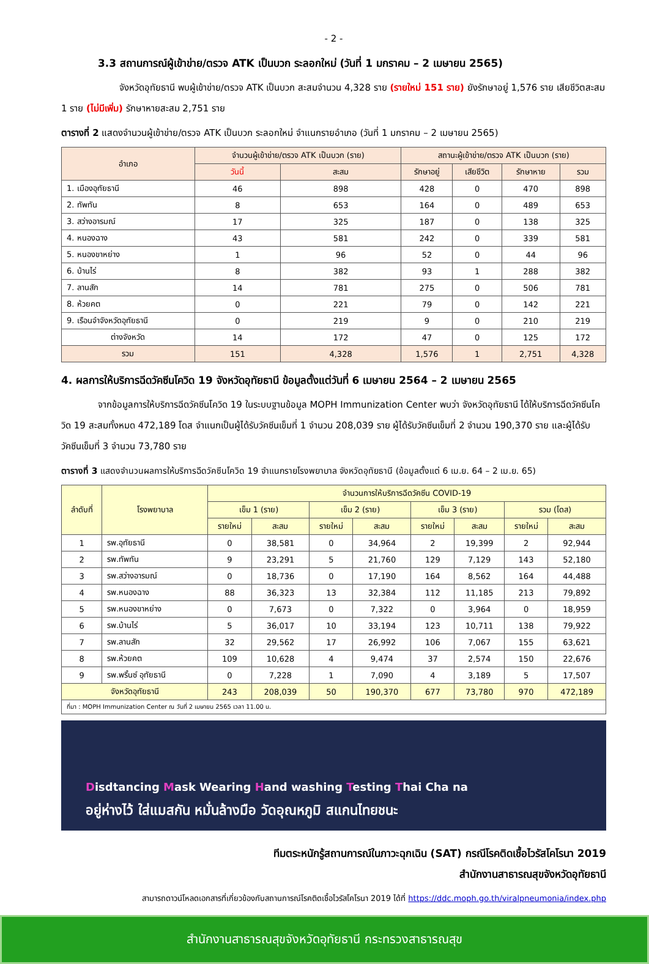- 2 -
3.3 สถานการณ์ผู้เข้าข่าย/ตรวจ ATK เป็นบวก ระลอกใหม่ (วันที่ 1 มกราคม – 2 เมษายน 2565)
จังหวัดอุทัยธานี พบผู้เข้าข่าย/ตรวจ ATK เป็นบวก สะสมจำนวน 4,328 ราย (รายใหม่ 151 ราย) ยังรักษาอยู่ 1,576 ราย เสียชีวิตสะสม 1 ราย (ไม่มีเพิ่ม) รักษาหายสะสม 2,751 ราย
ตารางที่ 2 แสดงจำนวนผู้เข้าข่าย/ตรวจ ATK เป็นบวก ระลอกใหม่ จำแนกรายอำเภอ (วันที่ 1 มกราคม – 2 เมษายน 2565)
| อำเภอ | จำนวนผู้เข้าข่าย/ตรวจ ATK เป็นบวก (ราย) | | สถานะผู้เข้าข่าย/ตรวจ ATK เป็นบวก (ราย) | | | |
| --- | --- | --- | --- | --- | --- | --- |
| | วันนี้ | สะสม | รักษาอยู่ | เสียชีวิต | รักษาหาย | รวม |
| 1. เมืองอุทัยธานี | 46 | 898 | 428 | 0 | 470 | 898 |
| 2. ทัพทัน | 8 | 653 | 164 | 0 | 489 | 653 |
| 3. สว่างอารมณ์ | 17 | 325 | 187 | 0 | 138 | 325 |
| 4. หนองฉาง | 43 | 581 | 242 | 0 | 339 | 581 |
| 5. หนองขาหย่าง | 1 | 96 | 52 | 0 | 44 | 96 |
| 6. บ้านไร่ | 8 | 382 | 93 | 1 | 288 | 382 |
| 7. ลานสัก | 14 | 781 | 275 | 0 | 506 | 781 |
| 8. ห้วยคต | 0 | 221 | 79 | 0 | 142 | 221 |
| 9. เรือนจำจังหวัดอุทัยธานี | 0 | 219 | 9 | 0 | 210 | 219 |
| ต่างจังหวัด | 14 | 172 | 47 | 0 | 125 | 172 |
| รวม | 151 | 4,328 | 1,576 | 1 | 2,751 | 4,328 |
4. ผลการให้บริการฉีดวัคซีนโควิด 19 จังหวัดอุทัยธานี ข้อมูลตั้งแต่วันที่ 6 เมษายน 2564 – 2 เมษายน 2565
จากข้อมูลการให้บริการฉีดวัคซีนโควิด 19 ในระบบฐานข้อมูล MOPH Immunization Center พบว่า จังหวัดอุทัยธานี ได้ให้บริการฉีดวัคซีนโควิด 19 สะสมทั้งหมด 472,189 โดส จำแนกเป็นผู้ได้รับวัคซีนเข็มที่ 1 จำนวน 208,039 ราย ผู้ได้รับวัคซีนเข็มที่ 2 จำนวน 190,370 ราย และผู้ได้รับวัคซีนเข็มที่ 3 จำนวน 73,780 ราย
ตารางที่ 3 แสดงจำนวนผลการให้บริการฉีดวัคซีนโควิด 19 จำแนกรายโรงพยาบาล จังหวัดอุทัยธานี (ข้อมูลตั้งแต่ 6 เม.ย. 64 – 2 เม.ย. 65)
| ลำดับที่ | โรงพยาบาล | จำนวนการให้บริการฉีดวัคซีน COVID-19 | | | | | | | |
| --- | --- | --- | --- | --- | --- | --- | --- | --- | --- |
| | | เข็ม 1 (ราย) | | เข็ม 2 (ราย) | | เข็ม 3 (ราย) | | รวม (โดส) | |
| | | รายใหม่ | สะสม | รายใหม่ | สะสม | รายใหม่ | สะสม | รายใหม่ | สะสม |
| 1 | รพ.อุทัยธานี | 0 | 38,581 | 0 | 34,964 | 2 | 19,399 | 2 | 92,944 |
| 2 | รพ.ทัพทัน | 9 | 23,291 | 5 | 21,760 | 129 | 7,129 | 143 | 52,180 |
| 3 | รพ.สว่างอารมณ์ | 0 | 18,736 | 0 | 17,190 | 164 | 8,562 | 164 | 44,488 |
| 4 | รพ.หนองฉาง | 88 | 36,323 | 13 | 32,384 | 112 | 11,185 | 213 | 79,892 |
| 5 | รพ.หนองขาหย่าง | 0 | 7,673 | 0 | 7,322 | 0 | 3,964 | 0 | 18,959 |
| 6 | รพ.บ้านไร่ | 5 | 36,017 | 10 | 33,194 | 123 | 10,711 | 138 | 79,922 |
| 7 | รพ.ลานสัก | 32 | 29,562 | 17 | 26,992 | 106 | 7,067 | 155 | 63,621 |
| 8 | รพ.ห้วยคต | 109 | 10,628 | 4 | 9,474 | 37 | 2,574 | 150 | 22,676 |
| 9 | รพ.พริ้นซ์ อุทัยธานี | 0 | 7,228 | 1 | 7,090 | 4 | 3,189 | 5 | 17,507 |
| จังหวัดอุทัยธานี | | 243 | 208,039 | 50 | 190,370 | 677 | 73,780 | 970 | 472,189 |
| ที่มา : MOPH Immunization Center ณ วันที่ 2 เมษายน 2565 เวลา 11.00 น. | | | | | | | | | |
Disdtancing Mask Wearing Hand washing Testing Thai Cha na
อยู่ห่างไว้ ใส่แมสกัน หมั่นล้างมือ วัดอุณหภูมิ สแกนไทยชนะ
ทีมตระหนักรู้สถานการณ์ในภาวะฉุกเฉิน (SAT) กรณีโรคติดเชื้อไวรัสโคโรนา 2019
สำนักงานสาธารณสุขจังหวัดอุทัยธานี
สามารถดาวน์โหลดเอกสารที่เกี่ยวข้องกับสถานการณ์โรคติดเชื้อไวรัสโคโรนา 2019 ได้ที่ https://ddc.moph.go.th/viralpneumonia/index.php
สำนักงานสาธารณสุขจังหวัดอุทัยธานี กระทรวงสาธารณสุข